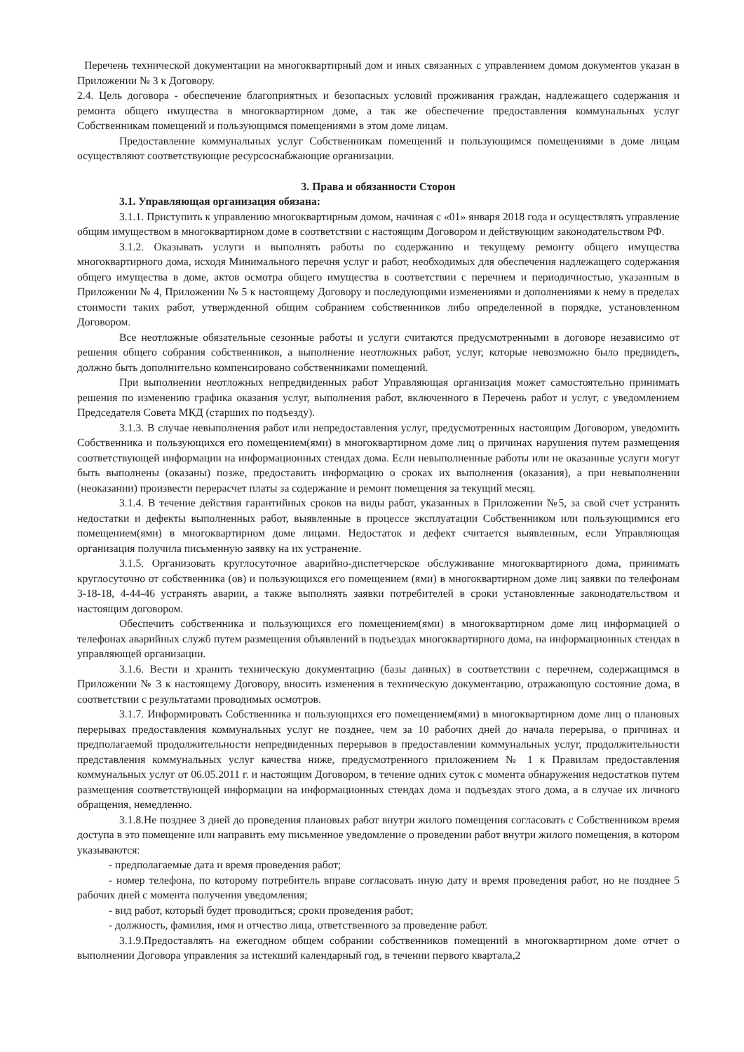Перечень технической документации на многоквартирный дом и иных связанных с управлением домом документов указан в Приложении № 3 к Договору.
2.4. Цель договора - обеспечение благоприятных и безопасных условий проживания граждан, надлежащего содержания и ремонта общего имущества в многоквартирном доме, а так же обеспечение предоставления коммунальных услуг Собственникам помещений и пользующимся помещениями в этом доме лицам.
Предоставление коммунальных услуг Собственникам помещений и пользующимся помещениями в доме лицам осуществляют соответствующие ресурсоснабжающие организации.
3. Права и обязанности Сторон
3.1. Управляющая организация обязана:
3.1.1. Приступить к управлению многоквартирным домом, начиная с «01» января 2018 года и осуществлять управление общим имуществом в многоквартирном доме в соответствии с настоящим Договором и действующим законодательством РФ.
3.1.2. Оказывать услуги и выполнять работы по содержанию и текущему ремонту общего имущества многоквартирного дома, исходя Минимального перечня услуг и работ, необходимых для обеспечения надлежащего содержания общего имущества в доме, актов осмотра общего имущества в соответствии с перечнем и периодичностью, указанным в Приложении № 4, Приложении № 5 к настоящему Договору и последующими изменениями и дополнениями к нему в пределах стоимости таких работ, утвержденной общим собранием собственников либо определенной в порядке, установленном Договором.
Все неотложные обязательные сезонные работы и услуги считаются предусмотренными в договоре независимо от решения общего собрания собственников, а выполнение неотложных работ, услуг, которые невозможно было предвидеть, должно быть дополнительно компенсировано собственниками помещений.
При выполнении неотложных непредвиденных работ Управляющая организация может самостоятельно принимать решения по изменению графика оказания услуг, выполнения работ, включенного в Перечень работ и услуг, с уведомлением Председателя Совета МКД (старших по подъезду).
3.1.3. В случае невыполнения работ или непредоставления услуг, предусмотренных настоящим Договором, уведомить Собственника и пользующихся его помещением(ями) в многоквартирном доме лиц о причинах нарушения путем размещения соответствующей информации на информационных стендах дома. Если невыполненные работы или не оказанные услуги могут быть выполнены (оказаны) позже, предоставить информацию о сроках их выполнения (оказания), а при невыполнении (неоказании) произвести перерасчет платы за содержание и ремонт помещения за текущий месяц.
3.1.4. В течение действия гарантийных сроков на виды работ, указанных в Приложении №5, за свой счет устранять недостатки и дефекты выполненных работ, выявленные в процессе эксплуатации Собственником или пользующимися его помещением(ями) в многоквартирном доме лицами. Недостаток и дефект считается выявленным, если Управляющая организация получила письменную заявку на их устранение.
3.1.5. Организовать круглосуточное аварийно-диспетчерское обслуживание многоквартирного дома, принимать круглосуточно от собственника (ов) и пользующихся его помещением (ями) в многоквартирном доме лиц заявки по телефонам 3-18-18, 4-44-46 устранять аварии, а также выполнять заявки потребителей в сроки установленные законодательством и настоящим договором.
Обеспечить собственника и пользующихся его помещением(ями) в многоквартирном доме лиц информацией о телефонах аварийных служб путем размещения объявлений в подъездах многоквартирного дома, на информационных стендах в управляющей организации.
3.1.6. Вести и хранить техническую документацию (базы данных) в соответствии с перечнем, содержащимся в Приложении № 3 к настоящему Договору, вносить изменения в техническую документацию, отражающую состояние дома, в соответствии с результатами проводимых осмотров.
3.1.7. Информировать Собственника и пользующихся его помещением(ями) в многоквартирном доме лиц о плановых перерывах предоставления коммунальных услуг не позднее, чем за 10 рабочих дней до начала перерыва, о причинах и предполагаемой продолжительности непредвиденных перерывов в предоставлении коммунальных услуг, продолжительности представления коммунальных услуг качества ниже, предусмотренного приложением № 1 к Правилам предоставления коммунальных услуг от 06.05.2011 г. и настоящим Договором, в течение одних суток с момента обнаружения недостатков путем размещения соответствующей информации на информационных стендах дома и подъездах этого дома, а в случае их личного обращения, немедленно.
3.1.8.Не позднее 3 дней до проведения плановых работ внутри жилого помещения согласовать с Собственником время доступа в это помещение или направить ему письменное уведомление о проведении работ внутри жилого помещения, в котором указываются:
- предполагаемые дата и время проведения работ;
- номер телефона, по которому потребитель вправе согласовать иную дату и время проведения работ, но не позднее 5 рабочих дней с момента получения уведомления;
- вид работ, который будет проводиться; сроки проведения работ;
- должность, фамилия, имя и отчество лица, ответственного за проведение работ.
3.1.9.Предоставлять на ежегодном общем собрании собственников помещений в многоквартирном доме отчет о выполнении Договора управления за истекший календарный год, в течении первого квартала,2